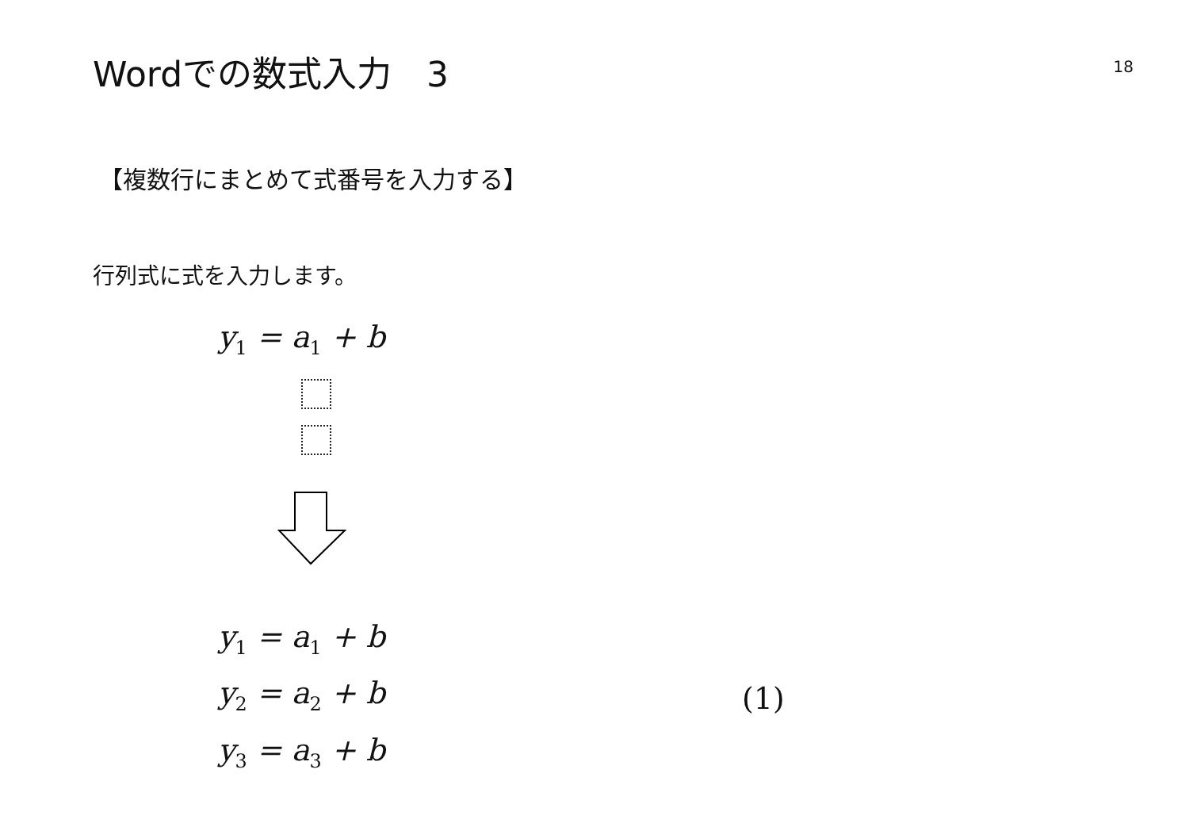Wordでの数式入力　3
18
【複数行にまとめて式番号を入力する】
行列式に式を入力します。
y<sub>1</sub> = a<sub>1</sub> + b
y<sub>1</sub> = a<sub>1</sub> + b
y<sub>2</sub> = a<sub>2</sub> + b
y<sub>3</sub> = a<sub>3</sub> + b
(1)